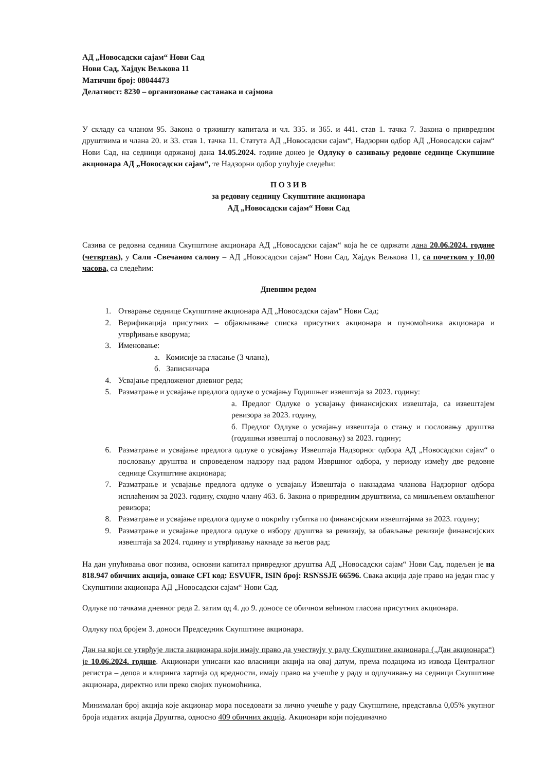АД „Новосадски сајам“ Нови Сад
Нови Сад, Хајдук Вељкова 11
Матични број: 08044473
Делатност: 8230 – организовање састанака и сајмова
У складу са чланом 95. Закона о тржишту капитала и чл. 335. и 365. и 441. став 1. тачка 7. Закона о привредним друштвима и члана 20. и 33. став 1. тачка 11. Статута АД „Новосадски сајам“, Надзорни одбор АД „Новосадски сајам“ Нови Сад, на седници одржаној дана 14.05.2024. године донео је Одлуку о сазивању редовне седнице Скупшине акционара АД „Новосадски сајам“, те Надзорни одбор упућује следећи:
П О З И В
за редовну седницу Скупштине акционара
АД „Новосадски сајам“ Нови Сад
Сазива се редовна седница Скупштине акционара АД „Новосадски сајам“ која ће се одржати дана 20.06.2024. године (четвртак), у Сали -Свечаном салону – АД „Новосадски сајам“ Нови Сад, Хајдук Вељкова 11, са почетком у 10,00 часова, са следећим:
Дневним редом
1. Отварање седнице Скупштине акционара АД „Новосадски сајам“ Нови Сад;
2. Верификација присутних – објављивање списка присутних акционара и пуномоћника акционара и утврђивање кворума;
3. Именовање:
а. Комисије за гласање (3 члана),
б. Записничара
4. Усвајање предложеног дневног реда;
5. Разматрање и усвајање предлога одлуке о усвајању Годишњег извештаја за 2023. годину:
а. Предлог Одлуке о усвајању финансијских извештаја, са извештајем ревизора за 2023. годину,
б. Предлог Одлуке о усвајању извештаја о стању и пословању друштва (годишњи извештај о пословању) за 2023. годину;
6. Разматрање и усвајање предлога одлуке о усвајању Извештаја Надзорног одбора АД „Новосадски сајам“ о пословању друштва и спроведеном надзору над радом Извршног одбора, у периоду између две редовне седнице Скупштине акционара;
7. Разматрање и усвајање предлога одлуке о усвајању Извештаја о накнадама чланова Надзорног одбора исплаћеним за 2023. годину, сходно члану 463. б. Закона о привредним друштвима, са мишљењем овлашћеног ревизора;
8. Разматрање и усвајање предлога одлуке о покрићу губитка по финансијским извештајима за 2023. годину;
9. Разматрање и усвајање предлога одлуке о избору друштва за ревизију, за обављање ревизије финансијских извештаја за 2024. годину и утврђивању накнаде за његов рад;
На дан упућивања овог позива, основни капитал привредног друштва АД „Новосадски сајам“ Нови Сад, подељен је на 818.947 обичних акција, ознаке CFI код: ESVUFR, ISIN број: RSNSSJE 66596. Свака акција даје право на један глас у Скупштини акционара АД „Новосадски сајам“ Нови Сад.
Одлуке по тачкама дневног реда 2. затим од 4. до 9. доносе се обичном већином гласова присутних акционара.
Одлуку под бројем 3. доноси Председник Скупштине акционара.
Дан на који се утврђује листа акционара који имају право да учествују у раду Скупштине акционара („Дан акционара“) је 10.06.2024. године. Акционари уписани као власници акција на овај датум, према подацима из извода Централног регистра – депоа и клиринга хартија од вредности, имају право на учешће у раду и одлучивању на седници Скупштине акционара, директно или преко својих пуномоћника.
Минималан број акција које акционар мора поседовати за лично учешће у раду Скупштине, представља 0,05% укупног броја издатих акција Друштва, односно 409 обичних акција. Акционари који појединачно